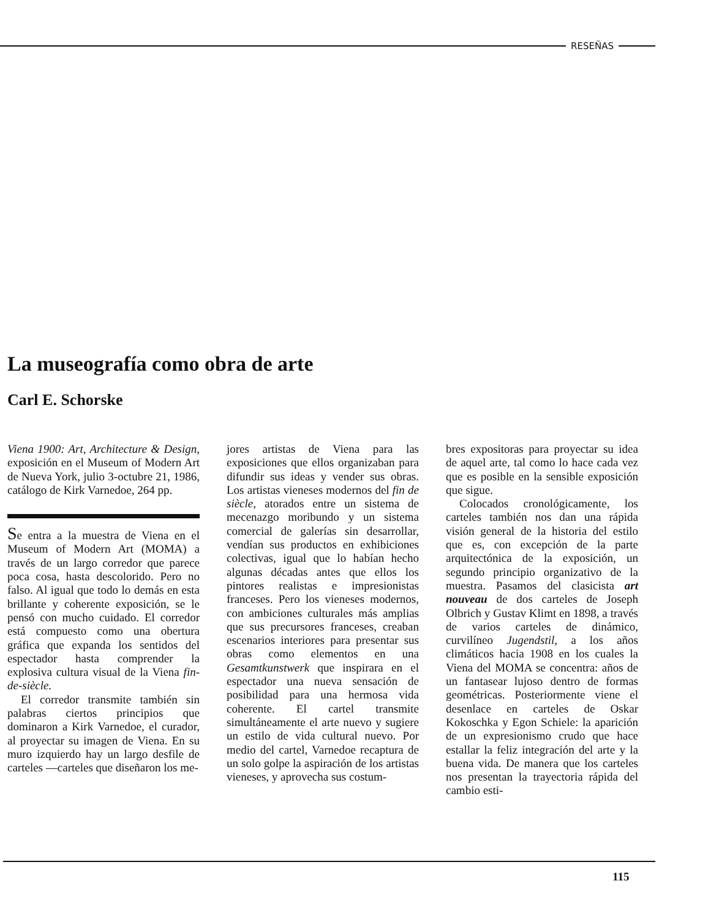RESEÑAS
La museografía como obra de arte
Carl E. Schorske
Viena 1900: Art, Architecture & Design, exposición en el Museum of Modern Art de Nueva York, julio 3-octubre 21, 1986, catálogo de Kirk Varnedoe, 264 pp.
Se entra a la muestra de Viena en el Museum of Modern Art (MOMA) a través de un largo corredor que parece poca cosa, hasta descolorido. Pero no falso. Al igual que todo lo demás en esta brillante y coherente exposición, se le pensó con mucho cuidado. El corredor está compuesto como una obertura gráfica que expanda los sentidos del espectador hasta comprender la explosiva cultura visual de la Viena fin-de-siècle.
El corredor transmite también sin palabras ciertos principios que dominaron a Kirk Varnedoe, el curador, al proyectar su imagen de Viena. En su muro izquierdo hay un largo desfile de carteles —carteles que diseñaron los me-
jores artistas de Viena para las exposiciones que ellos organizaban para difundir sus ideas y vender sus obras. Los artistas vieneses modernos del fin de siècle, atorados entre un sistema de mecenazgo moribundo y un sistema comercial de galerías sin desarrollar, vendían sus productos en exhibiciones colectivas, igual que lo habían hecho algunas décadas antes que ellos los pintores realistas e impresionistas franceses. Pero los vieneses modernos, con ambiciones culturales más amplias que sus precursores franceses, creaban escenarios interiores para presentar sus obras como elementos en una Gesamtkunstwerk que inspirara en el espectador una nueva sensación de posibilidad para una hermosa vida coherente. El cartel transmite simultáneamente el arte nuevo y sugiere un estilo de vida cultural nuevo. Por medio del cartel, Varnedoe recaptura de un solo golpe la aspiración de los artistas vieneses, y aprovecha sus costum-
bres expositoras para proyectar su idea de aquel arte, tal como lo hace cada vez que es posible en la sensible exposición que sigue.
Colocados cronológicamente, los carteles también nos dan una rápida visión general de la historia del estilo que es, con excepción de la parte arquitectónica de la exposición, un segundo principio organizativo de la muestra. Pasamos del clasicista art nouveau de dos carteles de Joseph Olbrich y Gustav Klimt en 1898, a través de varios carteles de dinámico, curvilíneo Jugendstil, a los años climáticos hacia 1908 en los cuales la Viena del MOMA se concentra: años de un fantasear lujoso dentro de formas geométricas. Posteriormente viene el desenlace en carteles de Oskar Kokoschka y Egon Schiele: la aparición de un expresionismo crudo que hace estallar la feliz integración del arte y la buena vida. De manera que los carteles nos presentan la trayectoria rápida del cambio esti-
115